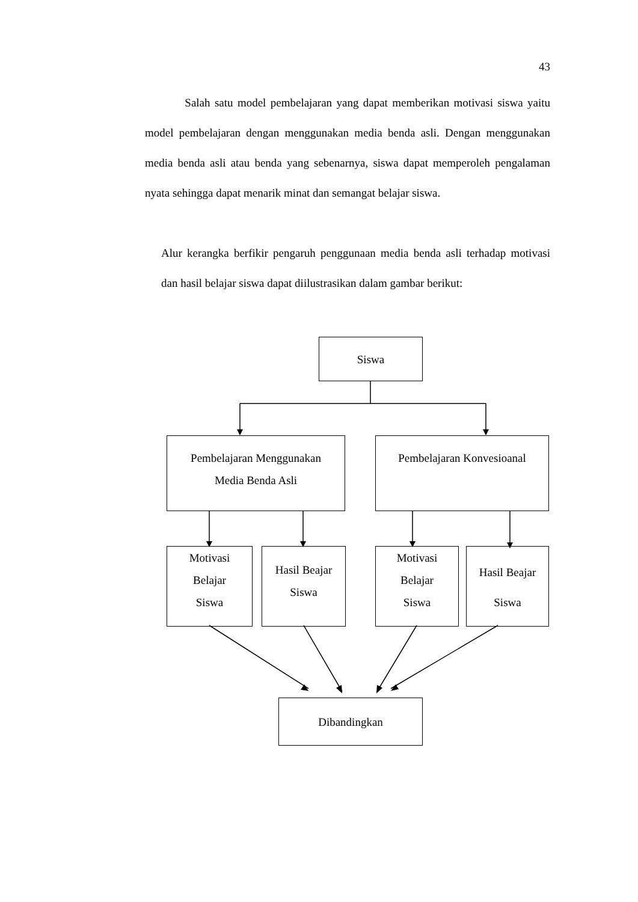43
Salah satu model pembelajaran yang dapat memberikan motivasi siswa yaitu model pembelajaran dengan menggunakan media benda asli. Dengan menggunakan media benda asli atau benda yang sebenarnya, siswa dapat memperoleh pengalaman nyata sehingga dapat menarik minat dan semangat belajar siswa.
Alur kerangka berfikir pengaruh penggunaan media benda asli terhadap motivasi dan hasil belajar siswa dapat diilustrasikan dalam gambar berikut:
Siswa
Pembelajaran Menggunakan
Media Benda Asli
Pembelajaran Konvesioanal
Motivasi
Belajar
Siswa
Hasil Beajar
Siswa
Motivasi
Belajar
Siswa
Hasil Beajar
Siswa
Dibandingkan